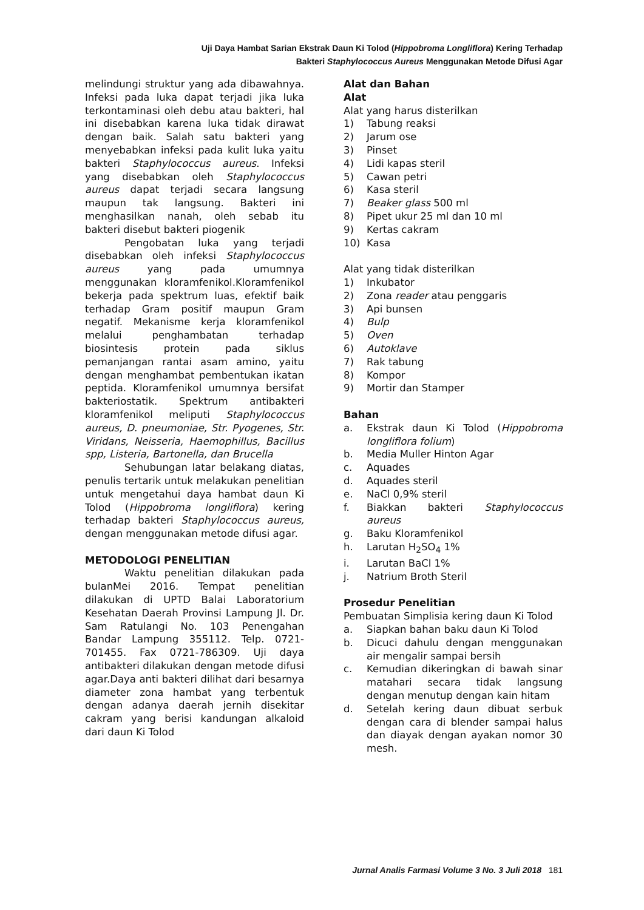Uji Daya Hambat Sarian Ekstrak Daun Ki Tolod (Hippobroma Longliflora) Kering Terhadap
Bakteri Staphylococcus Aureus Menggunakan Metode Difusi Agar
melindungi struktur yang ada dibawahnya. Infeksi pada luka dapat terjadi jika luka terkontaminasi oleh debu atau bakteri, hal ini disebabkan karena luka tidak dirawat dengan baik. Salah satu bakteri yang menyebabkan infeksi pada kulit luka yaitu bakteri Staphylococcus aureus. Infeksi yang disebabkan oleh Staphylococcus aureus dapat terjadi secara langsung maupun tak langsung. Bakteri ini menghasilkan nanah, oleh sebab itu bakteri disebut bakteri piogenik
Pengobatan luka yang terjadi disebabkan oleh infeksi Staphylococcus aureus yang pada umumnya menggunakan kloramfenikol.Kloramfenikol bekerja pada spektrum luas, efektif baik terhadap Gram positif maupun Gram negatif. Mekanisme kerja kloramfenikol melalui penghambatan terhadap biosintesis protein pada siklus pemanjangan rantai asam amino, yaitu dengan menghambat pembentukan ikatan peptida. Kloramfenikol umumnya bersifat bakteriostatik. Spektrum antibakteri kloramfenikol meliputi Staphylococcus aureus, D. pneumoniae, Str. Pyogenes, Str. Viridans, Neisseria, Haemophillus, Bacillus spp, Listeria, Bartonella, dan Brucella
Sehubungan latar belakang diatas, penulis tertarik untuk melakukan penelitian untuk mengetahui daya hambat daun Ki Tolod (Hippobroma longliflora) kering terhadap bakteri Staphylococcus aureus, dengan menggunakan metode difusi agar.
METODOLOGI PENELITIAN
Waktu penelitian dilakukan pada bulanMei 2016. Tempat penelitian dilakukan di UPTD Balai Laboratorium Kesehatan Daerah Provinsi Lampung Jl. Dr. Sam Ratulangi No. 103 Penengahan Bandar Lampung 355112. Telp. 0721-701455. Fax 0721-786309. Uji daya antibakteri dilakukan dengan metode difusi agar.Daya anti bakteri dilihat dari besarnya diameter zona hambat yang terbentuk dengan adanya daerah jernih disekitar cakram yang berisi kandungan alkaloid dari daun Ki Tolod
Alat dan Bahan
Alat
Alat yang harus disterilkan
1) Tabung reaksi
2) Jarum ose
3) Pinset
4) Lidi kapas steril
5) Cawan petri
6) Kasa steril
7) Beaker glass 500 ml
8) Pipet ukur 25 ml dan 10 ml
9) Kertas cakram
10) Kasa
Alat yang tidak disterilkan
1) Inkubator
2) Zona reader atau penggaris
3) Api bunsen
4) Bulp
5) Oven
6) Autoklave
7) Rak tabung
8) Kompor
9) Mortir dan Stamper
Bahan
a. Ekstrak daun Ki Tolod (Hippobroma longliflora folium)
b. Media Muller Hinton Agar
c. Aquades
d. Aquades steril
e. NaCl 0,9% steril
f. Biakkan bakteri Staphylococcus aureus
g. Baku Kloramfenikol
h. Larutan H<sub>2</sub>SO<sub>4</sub> 1%
i. Larutan BaCl 1%
j. Natrium Broth Steril
Prosedur Penelitian
Pembuatan Simplisia kering daun Ki Tolod
a. Siapkan bahan baku daun Ki Tolod
b. Dicuci dahulu dengan menggunakan air mengalir sampai bersih
c. Kemudian dikeringkan di bawah sinar matahari secara tidak langsung dengan menutup dengan kain hitam
d. Setelah kering daun dibuat serbuk dengan cara di blender sampai halus dan diayak dengan ayakan nomor 30 mesh.
Jurnal Analis Farmasi Volume 3 No. 3 Juli 2018 181